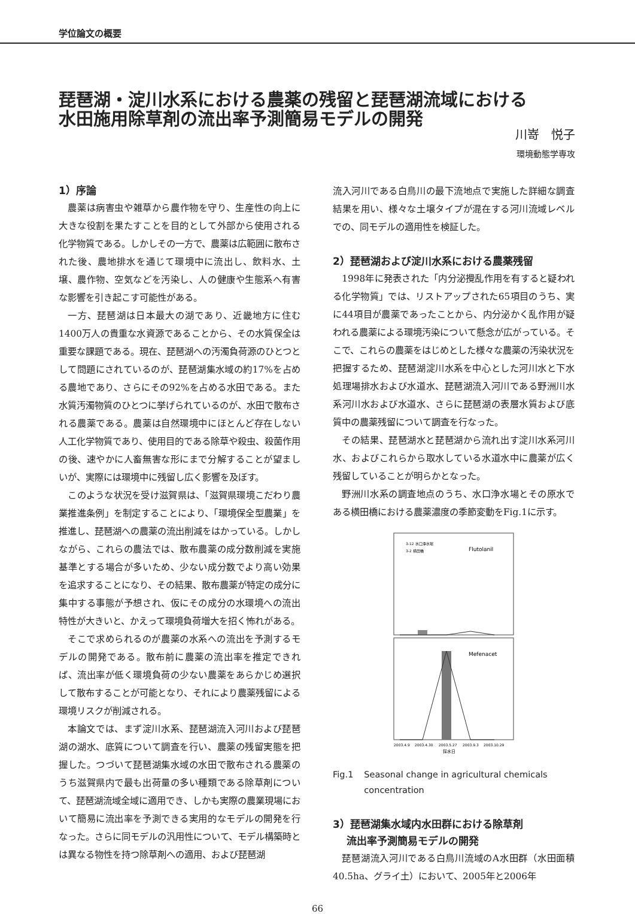学位論文の概要
琵琶湖・淀川水系における農薬の残留と琵琶湖流域における
水田施用除草剤の流出率予測簡易モデルの開発
川嵜　悦子
環境動態学専攻
1）序論
農薬は病害虫や雑草から農作物を守り、生産性の向上に大きな役割を果たすことを目的として外部から使用される化学物質である。しかしその一方で、農薬は広範囲に散布された後、農地排水を通じて環境中に流出し、飲料水、土壌、農作物、空気などを汚染し、人の健康や生態系へ有害な影響を引き起こす可能性がある。
一方、琵琶湖は日本最大の湖であり、近畿地方に住む1400万人の貴重な水資源であることから、その水質保全は重要な課題である。現在、琵琶湖への汚濁負荷源のひとつとして問題にされているのが、琵琶湖集水域の約17%を占める農地であり、さらにその92%を占める水田である。また水質汚濁物質のひとつに挙げられているのが、水田で散布される農薬である。農薬は自然環境中にほとんど存在しない人工化学物質であり、使用目的である除草や殺虫、殺菌作用の後、速やかに人畜無害な形にまで分解することが望ましいが、実際には環境中に残留し広く影響を及ぼす。
このような状況を受け滋賀県は、「滋賀県環境こだわり農業推進条例」を制定することにより、「環境保全型農業」を推進し、琵琶湖への農薬の流出削減をはかっている。しかしながら、これらの農法では、散布農薬の成分数削減を実施基準とする場合が多いため、少ない成分数でより高い効果を追求することになり、その結果、散布農薬が特定の成分に集中する事態が予想され、仮にその成分の水環境への流出特性が大きいと、かえって環境負荷増大を招く怖れがある。
そこで求められるのが農薬の水系への流出を予測するモデルの開発である。散布前に農薬の流出率を推定できれば、流出率が低く環境負荷の少ない農薬をあらかじめ選択して散布することが可能となり、それにより農薬残留による環境リスクが削減される。
本論文では、まず淀川水系、琵琶湖流入河川および琵琶湖の湖水、底質について調査を行い、農薬の残留実態を把握した。つづいて琵琶湖集水域の水田で散布される農薬のうち滋賀県内で最も出荷量の多い種類である除草剤について、琵琶湖流域全域に適用でき、しかも実際の農業現場において簡易に流出率を予測できる実用的なモデルの開発を行なった。さらに同モデルの汎用性について、モデル構築時とは異なる物性を持つ除草剤への適用、および琵琶湖
流入河川である白鳥川の最下流地点で実施した詳細な調査結果を用い、様々な土壌タイプが混在する河川流域レベルでの、同モデルの適用性を検証した。
2）琵琶湖および淀川水系における農薬残留
1998年に発表された「内分泌攪乱作用を有すると疑われる化学物質」では、リストアップされた65項目のうち、実に44項目が農薬であったことから、内分泌かく乱作用が疑われる農薬による環境汚染について懸念が広がっている。そこで、これらの農薬をはじめとした様々な農薬の汚染状況を把握するため、琵琶湖淀川水系を中心とした河川水と下水処理場排水および水道水、琵琶湖流入河川である野洲川水系河川水および水道水、さらに琵琶湖の表層水質および底質中の農薬残留について調査を行なった。
その結果、琵琶湖水と琵琶湖から流れ出す淀川水系河川水、およびこれらから取水している水道水中に農薬が広く残留していることが明らかとなった。
野洲川水系の調査地点のうち、水口浄水場とその原水である横田橋における農薬濃度の季節変動をFig.1に示す。
3-12 水口浄水場
3-2 横田橋
Flutolanil
Mefenacet
2003.4.9
2003.4.30
2003.5.27
2003.9.3
2003.10.29
採水日
Fig.1 Seasonal change in agricultural chemicals concentration
3）琵琶湖集水域内水田群における除草剤
　 流出率予測簡易モデルの開発
琵琶湖流入河川である白鳥川流域のA水田群（水田面積40.5ha、グライ土）において、2005年と2006年
66